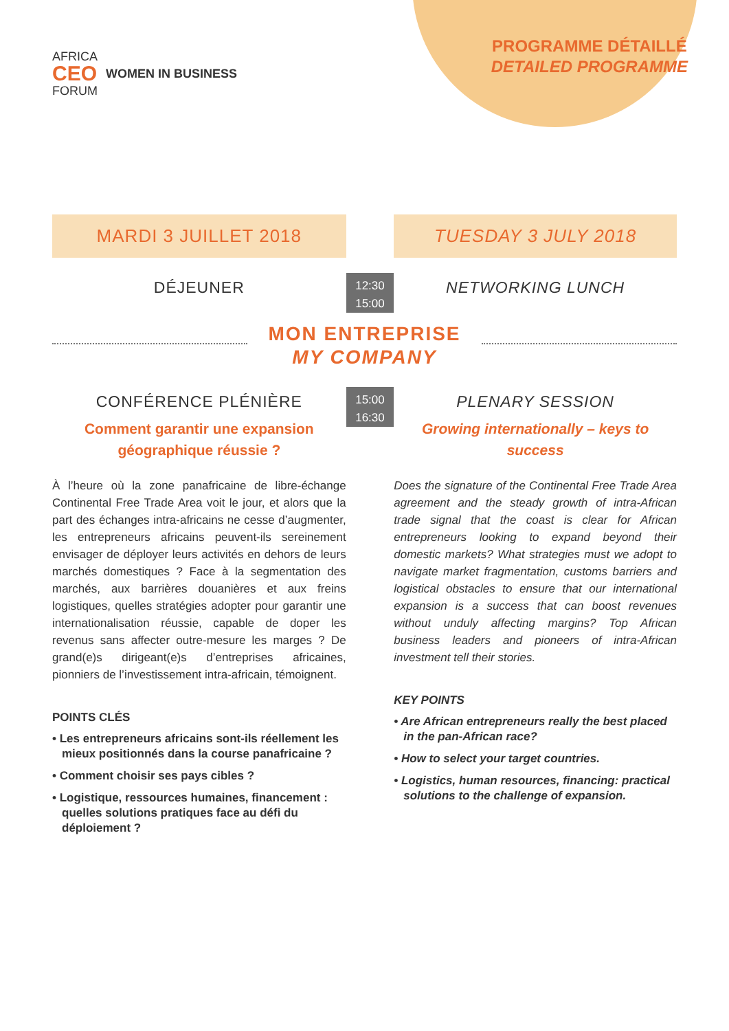AFRICA
CEO
FORUM
WOMEN IN BUSINESS
PROGRAMME DÉTAILLÉ
DETAILED PROGRAMME
MARDI 3 JUILLET 2018 TUESDAY 3 JULY 2018
DÉJEUNER
12:30
15:00
NETWORKING LUNCH
MON ENTREPRISE
MY COMPANY
CONFÉRENCE PLÉNIÈRE
Comment garantir une expansion géographique réussie ?
15:00
16:30
PLENARY SESSION
Growing internationally – keys to success
À l’heure où la zone panafricaine de libre-échange Continental Free Trade Area voit le jour, et alors que la part des échanges intra-africains ne cesse d’augmenter, les entrepreneurs africains peuvent-ils sereinement envisager de déployer leurs activités en dehors de leurs marchés domestiques ? Face à la segmentation des marchés, aux barrières douanières et aux freins logistiques, quelles stratégies adopter pour garantir une internationalisation réussie, capable de doper les revenus sans affecter outre-mesure les marges ? De grand(e)s dirigeant(e)s d’entreprises africaines, pionniers de l’investissement intra-africain, témoignent.
POINTS CLÉS
• Les entrepreneurs africains sont-ils réellement les mieux positionnés dans la course panafricaine ?
• Comment choisir ses pays cibles ?
• Logistique, ressources humaines, financement : quelles solutions pratiques face au défi du déploiement ?
Does the signature of the Continental Free Trade Area agreement and the steady growth of intra-African trade signal that the coast is clear for African entrepreneurs looking to expand beyond their domestic markets? What strategies must we adopt to navigate market fragmentation, customs barriers and logistical obstacles to ensure that our international expansion is a success that can boost revenues without unduly affecting margins? Top African business leaders and pioneers of intra-African investment tell their stories.
KEY POINTS
• Are African entrepreneurs really the best placed in the pan-African race?
• How to select your target countries.
• Logistics, human resources, financing: practical solutions to the challenge of expansion.